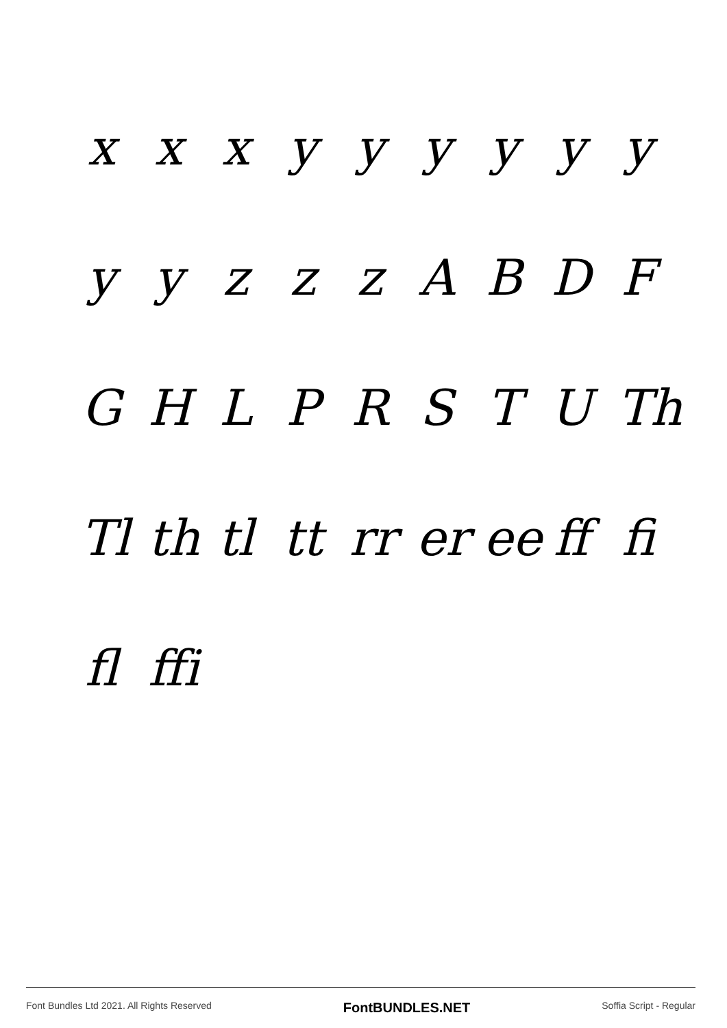xxxyyyyyy
yyzzzABDF
GHLPRSTU Th
Tl th tl tt rr er ee ff fi
fl ffi
Font Bundles Ltd 2021. All Rights Reserved FontBUNDLES.NET Soffia Script - Regular